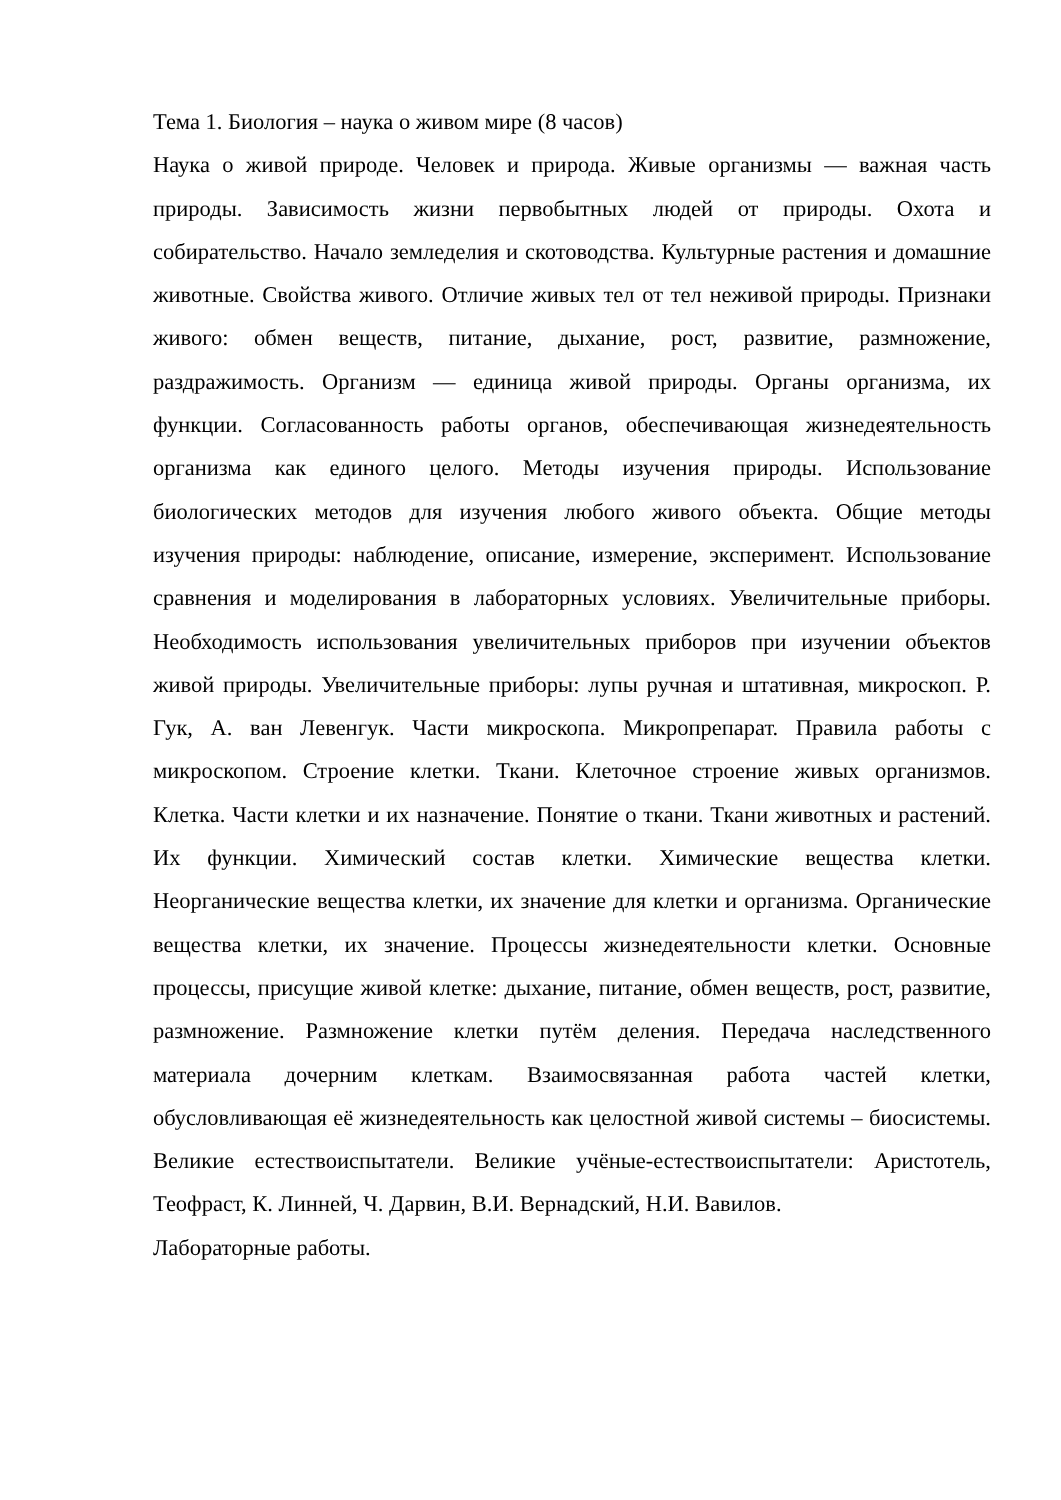Тема 1. Биология – наука о живом мире (8 часов)
Наука о живой природе. Человек и природа. Живые организмы — важная часть природы. Зависимость жизни первобытных людей от природы. Охота и собирательство. Начало земледелия и скотоводства. Культурные растения и домашние животные. Свойства живого. Отличие живых тел от тел неживой природы. Признаки живого: обмен веществ, питание, дыхание, рост, развитие, размножение, раздражимость. Организм — единица живой природы. Органы организма, их функции. Согласованность работы органов, обеспечивающая жизнедеятельность организма как единого целого. Методы изучения природы. Использование биологических методов для изучения любого живого объекта. Общие методы изучения природы: наблюдение, описание, измерение, эксперимент. Использование сравнения и моделирования в лабораторных условиях. Увеличительные приборы. Необходимость использования увеличительных приборов при изучении объектов живой природы. Увеличительные приборы: лупы ручная и штативная, микроскоп. Р. Гук, А. ван Левенгук. Части микроскопа. Микропрепарат. Правила работы с микроскопом. Строение клетки. Ткани. Клеточное строение живых организмов. Клетка. Части клетки и их назначение. Понятие о ткани. Ткани животных и растений. Их функции. Химический состав клетки. Химические вещества клетки. Неорганические вещества клетки, их значение для клетки и организма. Органические вещества клетки, их значение. Процессы жизнедеятельности клетки. Основные процессы, присущие живой клетке: дыхание, питание, обмен веществ, рост, развитие, размножение. Размножение клетки путём деления. Передача наследственного материала дочерним клеткам. Взаимосвязанная работа частей клетки, обусловливающая её жизнедеятельность как целостной живой системы – биосистемы. Великие естествоиспытатели. Великие учёные-естествоиспытатели: Аристотель, Теофраст, К. Линней, Ч. Дарвин, В.И. Вернадский, Н.И. Вавилов.
Лабораторные работы.